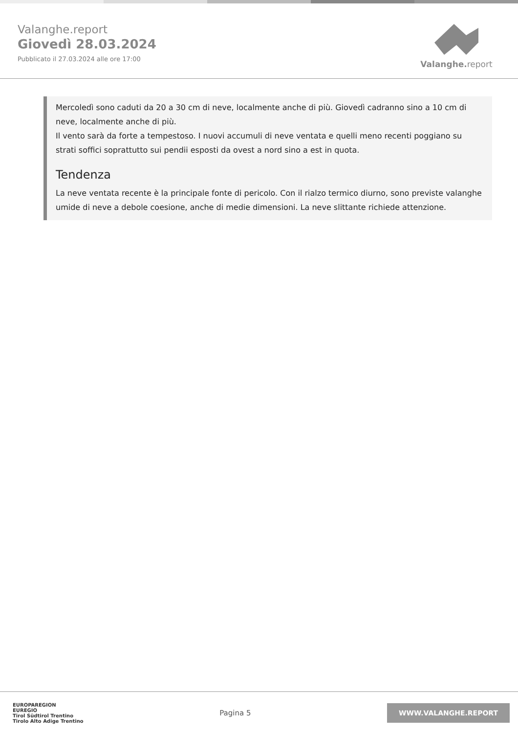Valanghe.report
Giovedì 28.03.2024
Pubblicato il 27.03.2024 alle ore 17:00
Valanghe. report
Mercoledì sono caduti da 20 a 30 cm di neve, localmente anche di più. Giovedì cadranno sino a 10 cm di neve, localmente anche di più.
Il vento sarà da forte a tempestoso. I nuovi accumuli di neve ventata e quelli meno recenti poggiano su strati soffici soprattutto sui pendii esposti da ovest a nord sino a est in quota.
Tendenza
La neve ventata recente è la principale fonte di pericolo. Con il rialzo termico diurno, sono previste valanghe umide di neve a debole coesione, anche di medie dimensioni. La neve slittante richiede attenzione.
EUROPAREGION
EUREGIO
Tirol Südtirol Trentino
Tirolo Alto Adige Trentino
Pagina 5
WWW.VALANGHE.REPORT